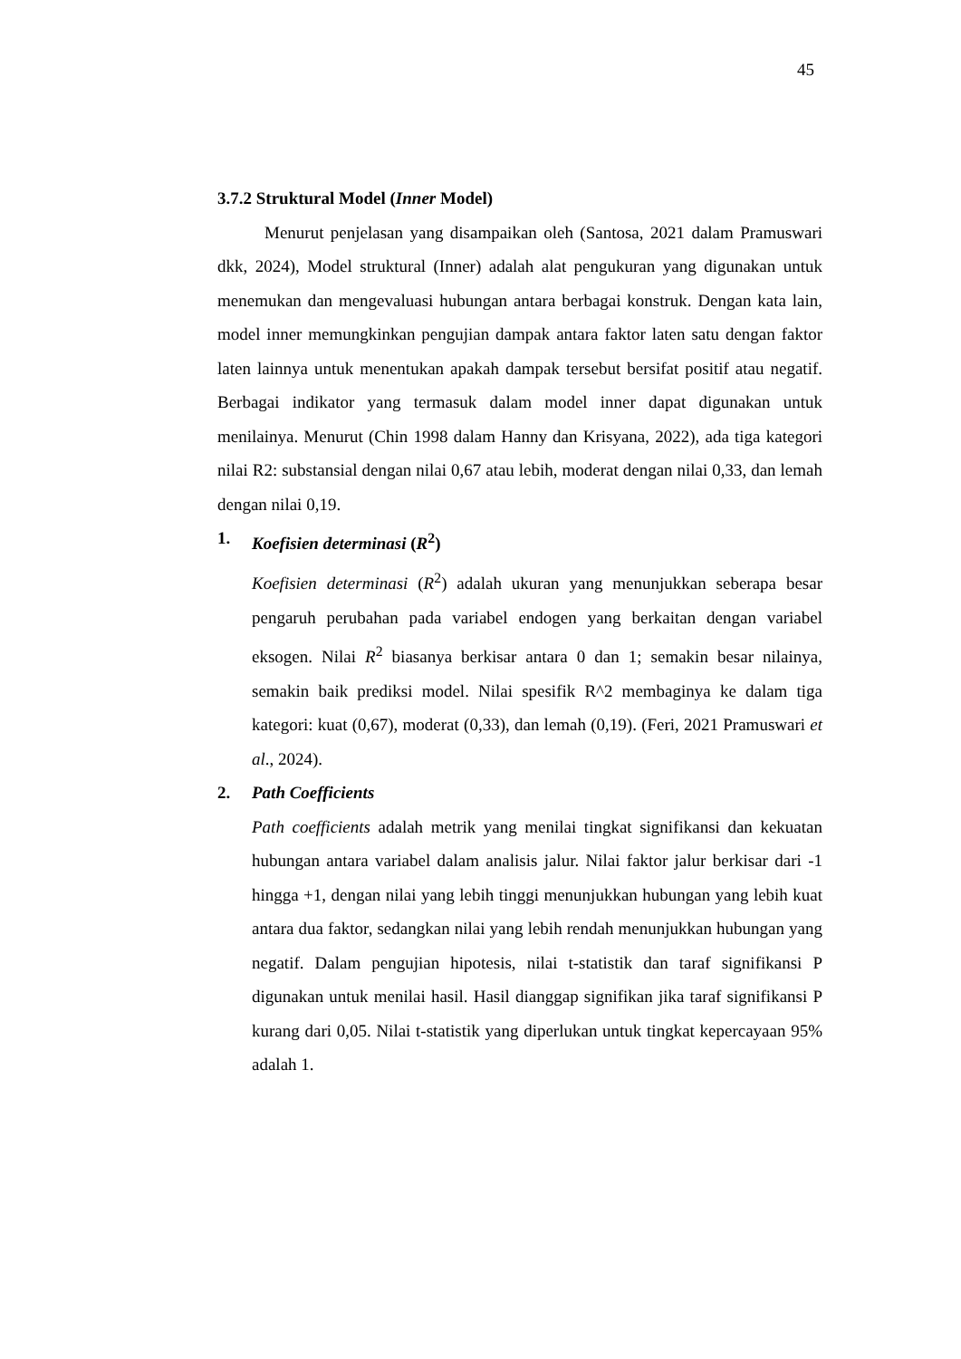45
3.7.2 Struktural Model (Inner Model)
Menurut penjelasan yang disampaikan oleh (Santosa, 2021 dalam Pramuswari dkk, 2024), Model struktural (Inner) adalah alat pengukuran yang digunakan untuk menemukan dan mengevaluasi hubungan antara berbagai konstruk. Dengan kata lain, model inner memungkinkan pengujian dampak antara faktor laten satu dengan faktor laten lainnya untuk menentukan apakah dampak tersebut bersifat positif atau negatif. Berbagai indikator yang termasuk dalam model inner dapat digunakan untuk menilainya. Menurut (Chin 1998 dalam Hanny dan Krisyana, 2022), ada tiga kategori nilai R2: substansial dengan nilai 0,67 atau lebih, moderat dengan nilai 0,33, dan lemah dengan nilai 0,19.
1. Koefisien determinasi (R<sup>2</sup>)
Koefisien determinasi (R<sup>2</sup>) adalah ukuran yang menunjukkan seberapa besar pengaruh perubahan pada variabel endogen yang berkaitan dengan variabel eksogen. Nilai R<sup>2</sup> biasanya berkisar antara 0 dan 1; semakin besar nilainya, semakin baik prediksi model. Nilai spesifik R^2 membaginya ke dalam tiga kategori: kuat (0,67), moderat (0,33), dan lemah (0,19). (Feri, 2021 Pramuswari et al., 2024).
2. Path Coefficients
Path coefficients adalah metrik yang menilai tingkat signifikansi dan kekuatan hubungan antara variabel dalam analisis jalur. Nilai faktor jalur berkisar dari -1 hingga +1, dengan nilai yang lebih tinggi menunjukkan hubungan yang lebih kuat antara dua faktor, sedangkan nilai yang lebih rendah menunjukkan hubungan yang negatif. Dalam pengujian hipotesis, nilai t-statistik dan taraf signifikansi P digunakan untuk menilai hasil. Hasil dianggap signifikan jika taraf signifikansi P kurang dari 0,05. Nilai t-statistik yang diperlukan untuk tingkat kepercayaan 95% adalah 1.